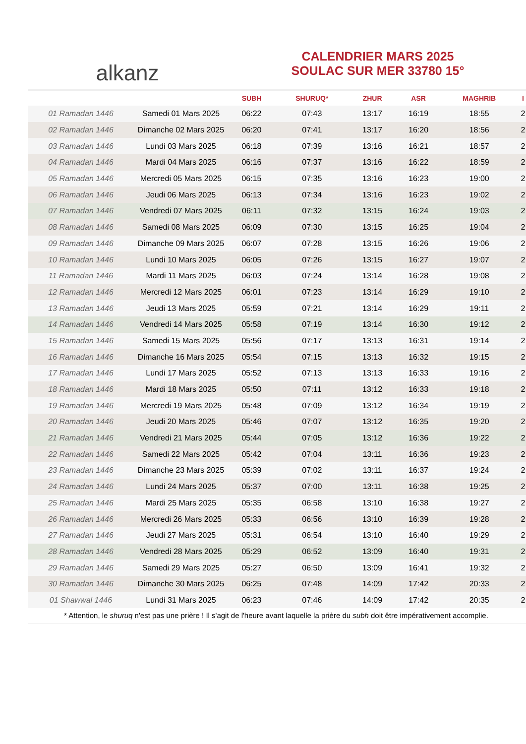alkanz
CALENDRIER MARS 2025
SOULAC SUR MER 33780 15°
| | | SUBH | SHURUQ* | ZHUR | ASR | MAGHRIB | I |
| --- | --- | --- | --- | --- | --- | --- | --- |
| 01 Ramadan 1446 | Samedi 01 Mars 2025 | 06:22 | 07:43 | 13:17 | 16:19 | 18:55 | 2 |
| 02 Ramadan 1446 | Dimanche 02 Mars 2025 | 06:20 | 07:41 | 13:17 | 16:20 | 18:56 | 2 |
| 03 Ramadan 1446 | Lundi 03 Mars 2025 | 06:18 | 07:39 | 13:16 | 16:21 | 18:57 | 2 |
| 04 Ramadan 1446 | Mardi 04 Mars 2025 | 06:16 | 07:37 | 13:16 | 16:22 | 18:59 | 2 |
| 05 Ramadan 1446 | Mercredi 05 Mars 2025 | 06:15 | 07:35 | 13:16 | 16:23 | 19:00 | 2 |
| 06 Ramadan 1446 | Jeudi 06 Mars 2025 | 06:13 | 07:34 | 13:16 | 16:23 | 19:02 | 2 |
| 07 Ramadan 1446 | Vendredi 07 Mars 2025 | 06:11 | 07:32 | 13:15 | 16:24 | 19:03 | 2 |
| 08 Ramadan 1446 | Samedi 08 Mars 2025 | 06:09 | 07:30 | 13:15 | 16:25 | 19:04 | 2 |
| 09 Ramadan 1446 | Dimanche 09 Mars 2025 | 06:07 | 07:28 | 13:15 | 16:26 | 19:06 | 2 |
| 10 Ramadan 1446 | Lundi 10 Mars 2025 | 06:05 | 07:26 | 13:15 | 16:27 | 19:07 | 2 |
| 11 Ramadan 1446 | Mardi 11 Mars 2025 | 06:03 | 07:24 | 13:14 | 16:28 | 19:08 | 2 |
| 12 Ramadan 1446 | Mercredi 12 Mars 2025 | 06:01 | 07:23 | 13:14 | 16:29 | 19:10 | 2 |
| 13 Ramadan 1446 | Jeudi 13 Mars 2025 | 05:59 | 07:21 | 13:14 | 16:29 | 19:11 | 2 |
| 14 Ramadan 1446 | Vendredi 14 Mars 2025 | 05:58 | 07:19 | 13:14 | 16:30 | 19:12 | 2 |
| 15 Ramadan 1446 | Samedi 15 Mars 2025 | 05:56 | 07:17 | 13:13 | 16:31 | 19:14 | 2 |
| 16 Ramadan 1446 | Dimanche 16 Mars 2025 | 05:54 | 07:15 | 13:13 | 16:32 | 19:15 | 2 |
| 17 Ramadan 1446 | Lundi 17 Mars 2025 | 05:52 | 07:13 | 13:13 | 16:33 | 19:16 | 2 |
| 18 Ramadan 1446 | Mardi 18 Mars 2025 | 05:50 | 07:11 | 13:12 | 16:33 | 19:18 | 2 |
| 19 Ramadan 1446 | Mercredi 19 Mars 2025 | 05:48 | 07:09 | 13:12 | 16:34 | 19:19 | 2 |
| 20 Ramadan 1446 | Jeudi 20 Mars 2025 | 05:46 | 07:07 | 13:12 | 16:35 | 19:20 | 2 |
| 21 Ramadan 1446 | Vendredi 21 Mars 2025 | 05:44 | 07:05 | 13:12 | 16:36 | 19:22 | 2 |
| 22 Ramadan 1446 | Samedi 22 Mars 2025 | 05:42 | 07:04 | 13:11 | 16:36 | 19:23 | 2 |
| 23 Ramadan 1446 | Dimanche 23 Mars 2025 | 05:39 | 07:02 | 13:11 | 16:37 | 19:24 | 2 |
| 24 Ramadan 1446 | Lundi 24 Mars 2025 | 05:37 | 07:00 | 13:11 | 16:38 | 19:25 | 2 |
| 25 Ramadan 1446 | Mardi 25 Mars 2025 | 05:35 | 06:58 | 13:10 | 16:38 | 19:27 | 2 |
| 26 Ramadan 1446 | Mercredi 26 Mars 2025 | 05:33 | 06:56 | 13:10 | 16:39 | 19:28 | 2 |
| 27 Ramadan 1446 | Jeudi 27 Mars 2025 | 05:31 | 06:54 | 13:10 | 16:40 | 19:29 | 2 |
| 28 Ramadan 1446 | Vendredi 28 Mars 2025 | 05:29 | 06:52 | 13:09 | 16:40 | 19:31 | 2 |
| 29 Ramadan 1446 | Samedi 29 Mars 2025 | 05:27 | 06:50 | 13:09 | 16:41 | 19:32 | 2 |
| 30 Ramadan 1446 | Dimanche 30 Mars 2025 | 06:25 | 07:48 | 14:09 | 17:42 | 20:33 | 2 |
| 01 Shawwal 1446 | Lundi 31 Mars 2025 | 06:23 | 07:46 | 14:09 | 17:42 | 20:35 | 2 |
* Attention, le shuruq n'est pas une prière ! Il s'agit de l'heure avant laquelle la prière du subh doit être impérativement accomplie.